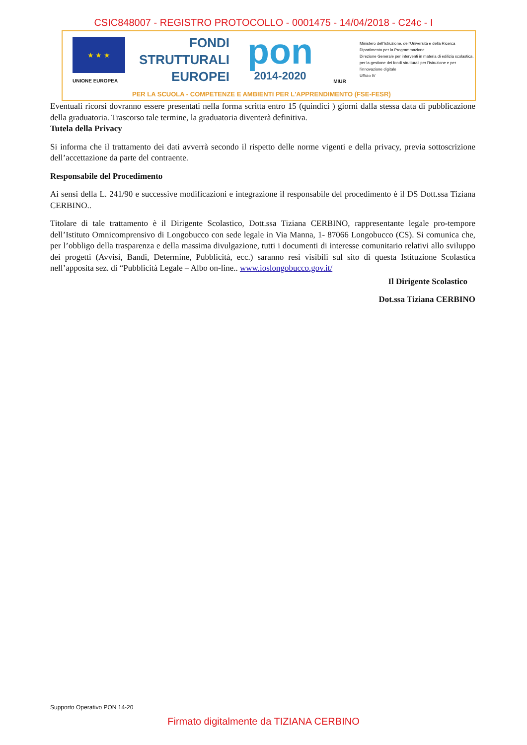CSIC848007 - REGISTRO PROTOCOLLO - 0001475 - 14/04/2018 - C24c - I
★ ★ ★
UNIONE EUROPEA
FONDI
STRUTTURALI
EUROPEI
pon
2014-2020
MIUR
Ministero dell'Istruzione, dell'Università e della Ricerca
Dipartimento per la Programmazione
Direzione Generale per interventi in materia di edilizia scolastica, per la gestione dei fondi strutturali per l'istruzione e per l'innovazione digitale
Ufficio IV
PER LA SCUOLA - COMPETENZE E AMBIENTI PER L'APPRENDIMENTO (FSE-FESR)
Eventuali ricorsi dovranno essere presentati nella forma scritta entro 15 (quindici ) giorni dalla stessa data di pubblicazione della graduatoria. Trascorso tale termine, la graduatoria diventerà definitiva.
Tutela della Privacy
Si informa che il trattamento dei dati avverrà secondo il rispetto delle norme vigenti e della privacy, previa sottoscrizione dell’accettazione da parte del contraente.
Responsabile del Procedimento
Ai sensi della L. 241/90 e successive modificazioni e integrazione il responsabile del procedimento è il DS Dott.ssa Tiziana CERBINO..
Titolare di tale trattamento è il Dirigente Scolastico, Dott.ssa Tiziana CERBINO, rappresentante legale pro-tempore dell’Istituto Omnicomprensivo di Longobucco con sede legale in Via Manna, 1- 87066 Longobucco (CS). Si comunica che, per l’obbligo della trasparenza e della massima divulgazione, tutti i documenti di interesse comunitario relativi allo sviluppo dei progetti (Avvisi, Bandi, Determine, Pubblicità, ecc.) saranno resi visibili sul sito di questa Istituzione Scolastica nell’apposita sez. di “Pubblicità Legale – Albo on-line.. www.ioslongobucco.gov.it/
Il Dirigente Scolastico
Dot.ssa Tiziana CERBINO
Supporto Operativo PON 14-20
Firmato digitalmente da TIZIANA CERBINO